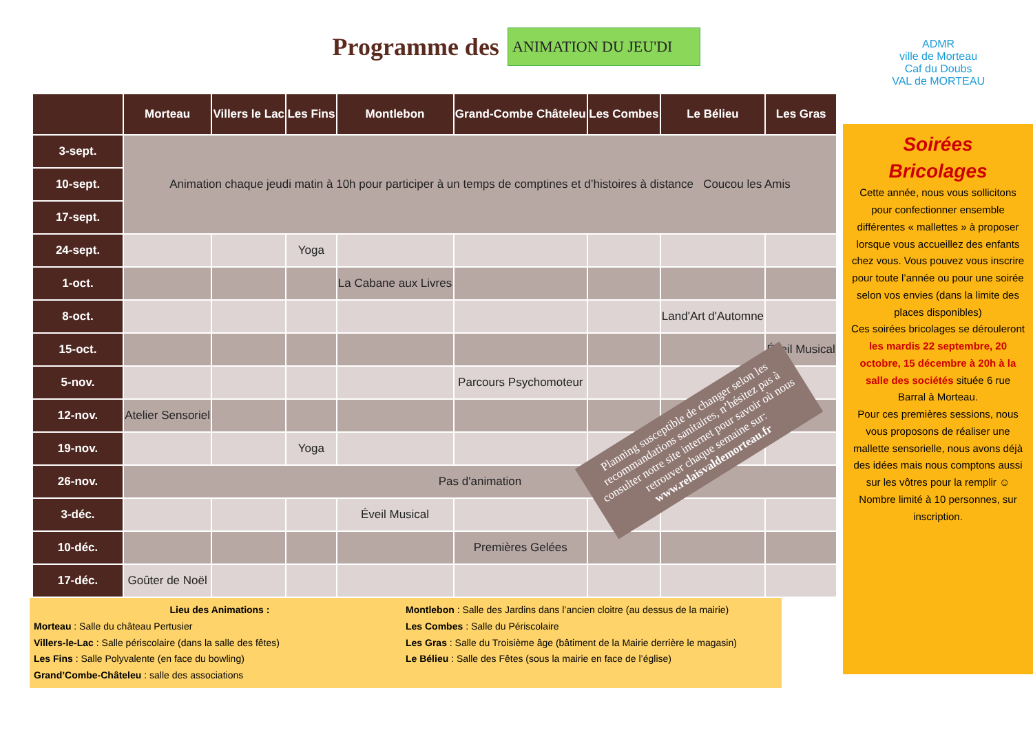Programme des
ANIMATION DU JEU'DI
ADMR
ville de Morteau
Caf du Doubs
VAL de MORTEAU
| | Morteau | Villers le Lac | Les Fins | Montlebon | Grand-Combe Châteleu | Les Combes | Le Bélieu | Les Gras |
| --- | --- | --- | --- | --- | --- | --- | --- | --- |
| 3-sept. | Animation chaque jeudi matin à 10h pour participer à un temps de comptines et d’histoires à distance Coucou les Amis | | | | | | | |
| 10-sept. | | | | | | | | |
| 17-sept. | | | | | | | | |
| 24-sept. | | | Yoga | | | | | |
| 1-oct. | | | | La Cabane aux Livres | | | | |
| 8-oct. | | | | | | | Land'Art d'Automne | |
| 15-oct. | | | | | | | | Éveil Musical |
| 5-nov. | | | | | Parcours Psychomoteur | | | |
| 12-nov. | Atelier Sensoriel | | | | | | | |
| 19-nov. | | | Yoga | | | | | |
| 26-nov. | Pas d'animation | | | | | | | |
| 3-déc. | | | | Éveil Musical | | | | |
| 10-déc. | | | | | Premières Gelées | | | |
| 17-déc. | Goûter de Noël | | | | | | | |
Lieu des Animations :
Morteau : Salle du château Pertusier
Villers-le-Lac : Salle périscolaire (dans la salle des fêtes)
Les Fins : Salle Polyvalente (en face du bowling)
Grand’Combe-Châteleu : salle des associations
Montlebon : Salle des Jardins dans l’ancien cloitre (au dessus de la mairie)
Les Combes : Salle du Périscolaire
Les Gras : Salle du Troisième âge (bâtiment de la Mairie derrière le magasin)
Le Bélieu : Salle des Fêtes (sous la mairie en face de l’église)
Soirées
Bricolages
Cette année, nous vous sollicitons pour confectionner ensemble différentes « mallettes » à proposer lorsque vous accueillez des enfants chez vous. Vous pouvez vous inscrire pour toute l’année ou pour une soirée selon vos envies (dans la limite des places disponibles)
Ces soirées bricolages se dérouleront les mardis 22 septembre, 20 octobre, 15 décembre à 20h à la salle des sociétés située 6 rue Barral à Morteau.
Pour ces premières sessions, nous vous proposons de réaliser une mallette sensorielle, nous avons déjà des idées mais nous comptons aussi sur les vôtres pour la remplir ☺
Nombre limité à 10 personnes, sur inscription.
Planning susceptible de changer selon les recommandations sanitaires, n’hésitez pas à consulter notre site internet pour savoir où nous retrouver chaque semaine sur: www.relaisvaldemorteau.fr